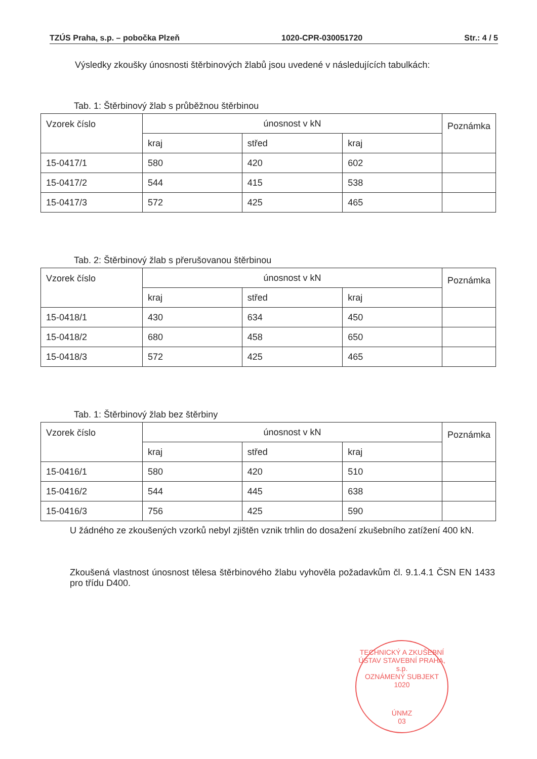TZÚS Praha, s.p. – pobočka Plzeň 1020-CPR-030051720 Str.: 4 / 5
Výsledky zkoušky únosnosti štěrbinových žlabů jsou uvedené v následujících tabulkách:
Tab. 1: Štěrbinový žlab s průběžnou štěrbinou
| Vzorek číslo | únosnost v kN | | | Poznámka |
| | kraj | střed | kraj | |
| 15-0417/1 | 580 | 420 | 602 | |
| 15-0417/2 | 544 | 415 | 538 | |
| 15-0417/3 | 572 | 425 | 465 | |
Tab. 2: Štěrbinový žlab s přerušovanou štěrbinou
| Vzorek číslo | únosnost v kN | | | Poznámka |
| | kraj | střed | kraj | |
| 15-0418/1 | 430 | 634 | 450 | |
| 15-0418/2 | 680 | 458 | 650 | |
| 15-0418/3 | 572 | 425 | 465 | |
Tab. 1: Štěrbinový žlab bez štěrbiny
| Vzorek číslo | únosnost v kN | | | Poznámka |
| | kraj | střed | kraj | |
| 15-0416/1 | 580 | 420 | 510 | |
| 15-0416/2 | 544 | 445 | 638 | |
| 15-0416/3 | 756 | 425 | 590 | |
U žádného ze zkoušených vzorků nebyl zjištěn vznik trhlin do dosažení zkušebního zatížení 400 kN.
Zkoušená vlastnost únosnost tělesa štěrbinového žlabu vyhověla požadavkům čl. 9.1.4.1 ČSN EN 1433 pro třídu D400.
TECHNICKÝ A ZKUŠEBNÍ ÚSTAV STAVEBNÍ PRAHA, s.p.
OZNÁMENÝ SUBJEKT 1020
ÚNMZ
03